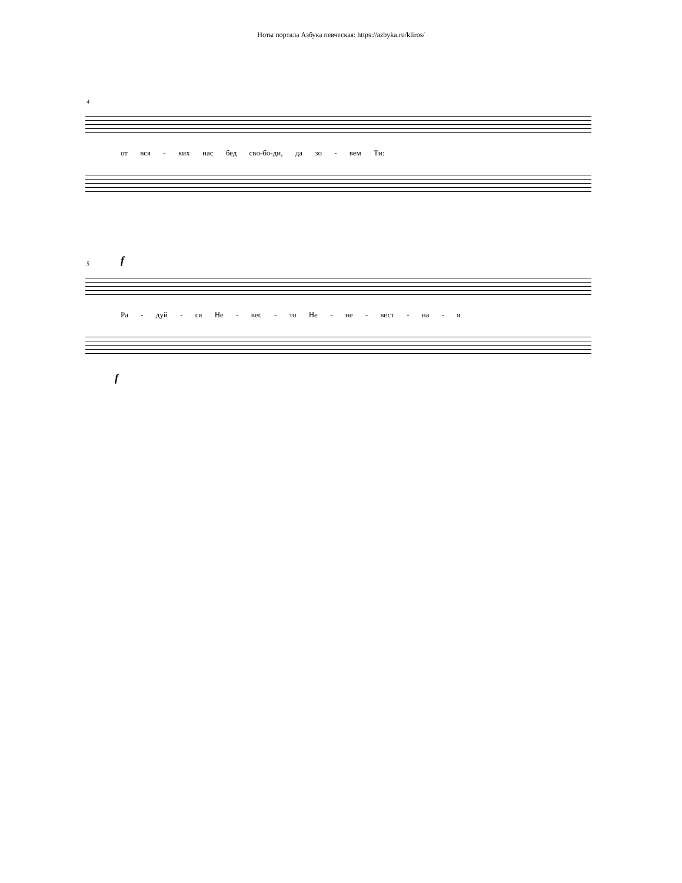Ноты портала Азбука певческая: https://azbyka.ru/kliros/
4
от вся - ких нас бед сво-бо-ди, да зо - вем Ти:
5 f
Ра - дуй - ся Не - вес - то Не - не - вест - на - я.
f